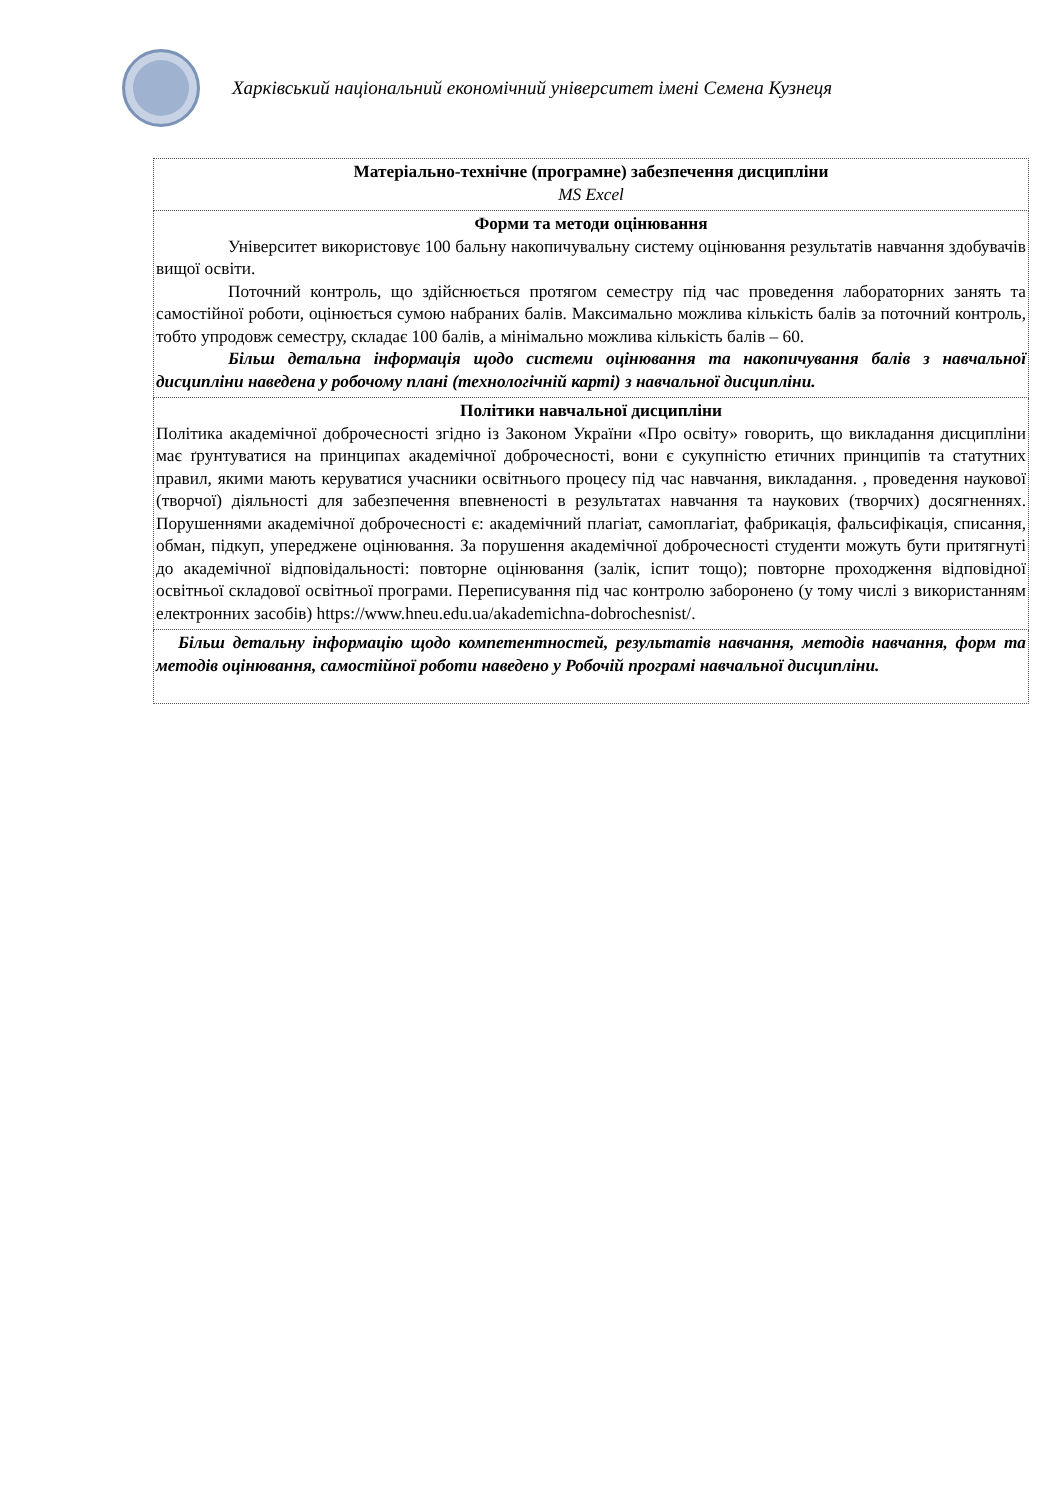Харківський національний економічний університет імені Семена Кузнеця
| Матеріально-технічне (програмне) забезпечення дисципліни MS Excel |
| Форми та методи оцінювання Університет використовує 100 бальну накопичувальну систему оцінювання результатів навчання здобувачів вищої освіти. Поточний контроль, що здійснюється протягом семестру під час проведення лабораторних занять та самостійної роботи, оцінюється сумою набраних балів. Максимально можлива кількість балів за поточний контроль, тобто упродовж семестру, складає 100 балів, а мінімально можлива кількість балів – 60. Більш детальна інформація щодо системи оцінювання та накопичування балів з навчальної дисципліни наведена у робочому плані (технологічній карті) з навчальної дисципліни. |
| Політики навчальної дисципліни Політика академічної доброчесності згідно із Законом України «Про освіту» говорить, що викладання дисципліни має ґрунтуватися на принципах академічної доброчесності, вони є сукупністю етичних принципів та статутних правил, якими мають керуватися учасники освітнього процесу під час навчання, викладання. , проведення наукової (творчої) діяльності для забезпечення впевненості в результатах навчання та наукових (творчих) досягненнях. Порушеннями академічної доброчесності є: академічний плагіат, самоплагіат, фабрикація, фальсифікація, списання, обман, підкуп, упереджене оцінювання. За порушення академічної доброчесності студенти можуть бути притягнуті до академічної відповідальності: повторне оцінювання (залік, іспит тощо); повторне проходження відповідної освітньої складової освітньої програми. Переписування під час контролю заборонено (у тому числі з використанням електронних засобів) https://www.hneu.edu.ua/akademichna-dobrochesnist/. |
| Більш детальну інформацію щодо компетентностей, результатів навчання, методів навчання, форм та методів оцінювання, самостійної роботи наведено у Робочій програмі навчальної дисципліни. |